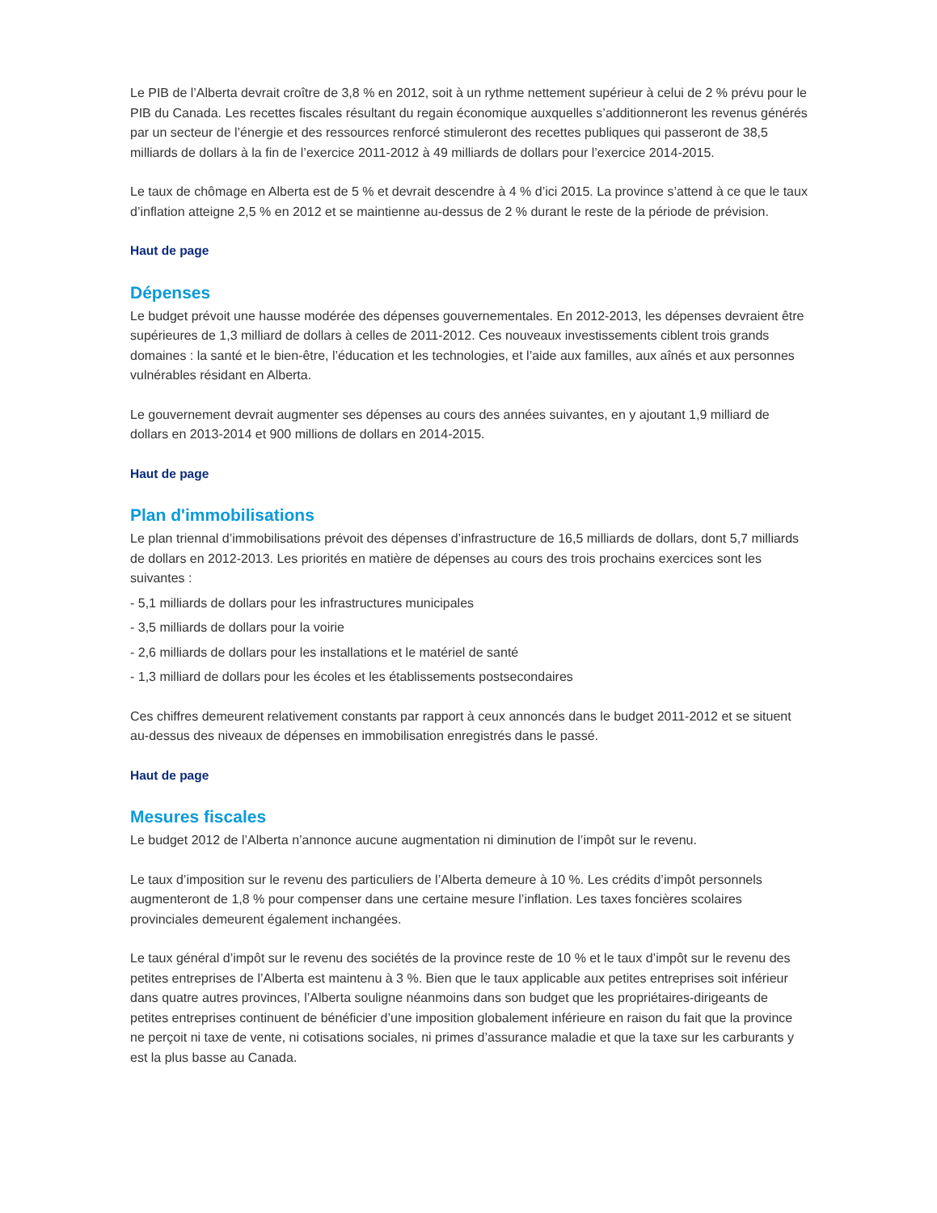Le PIB de l’Alberta devrait croître de 3,8 % en 2012, soit à un rythme nettement supérieur à celui de 2 % prévu pour le PIB du Canada. Les recettes fiscales résultant du regain économique auxquelles s’additionneront les revenus générés par un secteur de l’énergie et des ressources renforcé stimuleront des recettes publiques qui passeront de 38,5 milliards de dollars à la fin de l’exercice 2011-2012 à 49 milliards de dollars pour l’exercice 2014-2015.
Le taux de chômage en Alberta est de 5 % et devrait descendre à 4 % d’ici 2015. La province s’attend à ce que le taux d’inflation atteigne 2,5 % en 2012 et se maintienne au-dessus de 2 % durant le reste de la période de prévision.
Haut de page
Dépenses
Le budget prévoit une hausse modérée des dépenses gouvernementales. En 2012-2013, les dépenses devraient être supérieures de 1,3 milliard de dollars à celles de 2011-2012. Ces nouveaux investissements ciblent trois grands domaines : la santé et le bien-être, l’éducation et les technologies, et l’aide aux familles, aux aînés et aux personnes vulnérables résidant en Alberta.
Le gouvernement devrait augmenter ses dépenses au cours des années suivantes, en y ajoutant 1,9 milliard de dollars en 2013-2014 et 900 millions de dollars en 2014-2015.
Haut de page
Plan d'immobilisations
Le plan triennal d’immobilisations prévoit des dépenses d’infrastructure de 16,5 milliards de dollars, dont 5,7 milliards de dollars en 2012-2013. Les priorités en matière de dépenses au cours des trois prochains exercices sont les suivantes :
- 5,1 milliards de dollars pour les infrastructures municipales
- 3,5 milliards de dollars pour la voirie
- 2,6 milliards de dollars pour les installations et le matériel de santé
- 1,3 milliard de dollars pour les écoles et les établissements postsecondaires
Ces chiffres demeurent relativement constants par rapport à ceux annoncés dans le budget 2011-2012 et se situent au-dessus des niveaux de dépenses en immobilisation enregistrés dans le passé.
Haut de page
Mesures fiscales
Le budget 2012 de l’Alberta n’annonce aucune augmentation ni diminution de l’impôt sur le revenu.
Le taux d’imposition sur le revenu des particuliers de l’Alberta demeure à 10 %. Les crédits d’impôt personnels augmenteront de 1,8 % pour compenser dans une certaine mesure l’inflation. Les taxes foncières scolaires provinciales demeurent également inchangées.
Le taux général d’impôt sur le revenu des sociétés de la province reste de 10 % et le taux d’impôt sur le revenu des petites entreprises de l’Alberta est maintenu à 3 %. Bien que le taux applicable aux petites entreprises soit inférieur dans quatre autres provinces, l’Alberta souligne néanmoins dans son budget que les propriétaires-dirigeants de petites entreprises continuent de bénéficier d’une imposition globalement inférieure en raison du fait que la province ne perçoit ni taxe de vente, ni cotisations sociales, ni primes d’assurance maladie et que la taxe sur les carburants y est la plus basse au Canada.